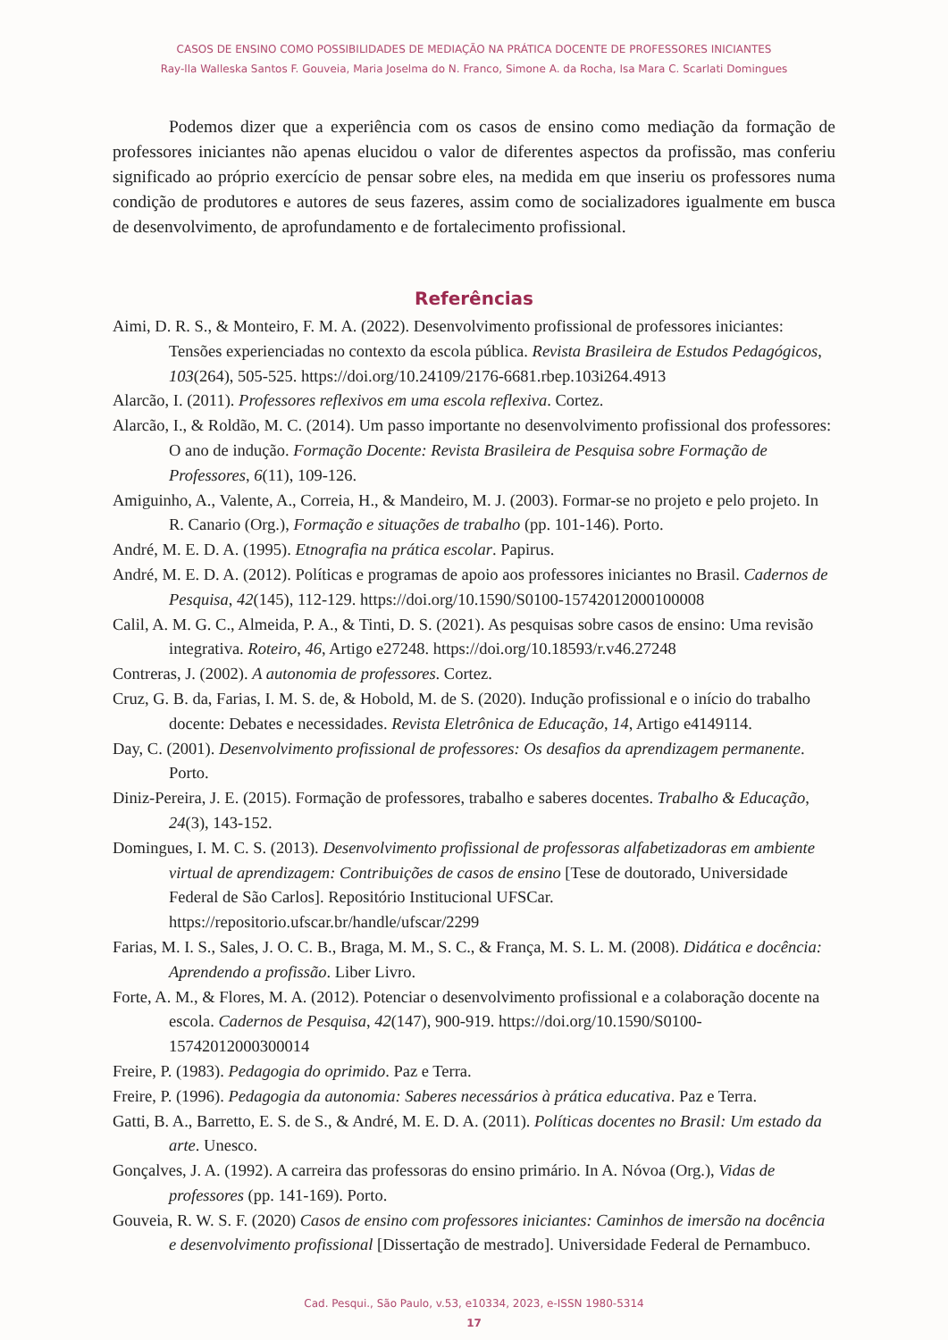CASOS DE ENSINO COMO POSSIBILIDADES DE MEDIAÇÃO NA PRÁTICA DOCENTE DE PROFESSORES INICIANTES
Ray-lla Walleska Santos F. Gouveia, Maria Joselma do N. Franco, Simone A. da Rocha, Isa Mara C. Scarlati Domingues
Podemos dizer que a experiência com os casos de ensino como mediação da formação de professores iniciantes não apenas elucidou o valor de diferentes aspectos da profissão, mas conferiu significado ao próprio exercício de pensar sobre eles, na medida em que inseriu os professores numa condição de produtores e autores de seus fazeres, assim como de socializadores igualmente em busca de desenvolvimento, de aprofundamento e de fortalecimento profissional.
Referências
Aimi, D. R. S., & Monteiro, F. M. A. (2022). Desenvolvimento profissional de professores iniciantes: Tensões experienciadas no contexto da escola pública. Revista Brasileira de Estudos Pedagógicos, 103(264), 505-525. https://doi.org/10.24109/2176-6681.rbep.103i264.4913
Alarcão, I. (2011). Professores reflexivos em uma escola reflexiva. Cortez.
Alarcão, I., & Roldão, M. C. (2014). Um passo importante no desenvolvimento profissional dos professores: O ano de indução. Formação Docente: Revista Brasileira de Pesquisa sobre Formação de Professores, 6(11), 109-126.
Amiguinho, A., Valente, A., Correia, H., & Mandeiro, M. J. (2003). Formar-se no projeto e pelo projeto. In R. Canario (Org.), Formação e situações de trabalho (pp. 101-146). Porto.
André, M. E. D. A. (1995). Etnografia na prática escolar. Papirus.
André, M. E. D. A. (2012). Políticas e programas de apoio aos professores iniciantes no Brasil. Cadernos de Pesquisa, 42(145), 112-129. https://doi.org/10.1590/S0100-15742012000100008
Calil, A. M. G. C., Almeida, P. A., & Tinti, D. S. (2021). As pesquisas sobre casos de ensino: Uma revisão integrativa. Roteiro, 46, Artigo e27248. https://doi.org/10.18593/r.v46.27248
Contreras, J. (2002). A autonomia de professores. Cortez.
Cruz, G. B. da, Farias, I. M. S. de, & Hobold, M. de S. (2020). Indução profissional e o início do trabalho docente: Debates e necessidades. Revista Eletrônica de Educação, 14, Artigo e4149114.
Day, C. (2001). Desenvolvimento profissional de professores: Os desafios da aprendizagem permanente. Porto.
Diniz-Pereira, J. E. (2015). Formação de professores, trabalho e saberes docentes. Trabalho & Educação, 24(3), 143-152.
Domingues, I. M. C. S. (2013). Desenvolvimento profissional de professoras alfabetizadoras em ambiente virtual de aprendizagem: Contribuições de casos de ensino [Tese de doutorado, Universidade Federal de São Carlos]. Repositório Institucional UFSCar. https://repositorio.ufscar.br/handle/ufscar/2299
Farias, M. I. S., Sales, J. O. C. B., Braga, M. M., S. C., & França, M. S. L. M. (2008). Didática e docência: Aprendendo a profissão. Liber Livro.
Forte, A. M., & Flores, M. A. (2012). Potenciar o desenvolvimento profissional e a colaboração docente na escola. Cadernos de Pesquisa, 42(147), 900-919. https://doi.org/10.1590/S0100-15742012000300014
Freire, P. (1983). Pedagogia do oprimido. Paz e Terra.
Freire, P. (1996). Pedagogia da autonomia: Saberes necessários à prática educativa. Paz e Terra.
Gatti, B. A., Barretto, E. S. de S., & André, M. E. D. A. (2011). Políticas docentes no Brasil: Um estado da arte. Unesco.
Gonçalves, J. A. (1992). A carreira das professoras do ensino primário. In A. Nóvoa (Org.), Vidas de professores (pp. 141-169). Porto.
Gouveia, R. W. S. F. (2020) Casos de ensino com professores iniciantes: Caminhos de imersão na docência e desenvolvimento profissional [Dissertação de mestrado]. Universidade Federal de Pernambuco.
Cad. Pesqui., São Paulo, v.53, e10334, 2023, e-ISSN 1980-5314
17